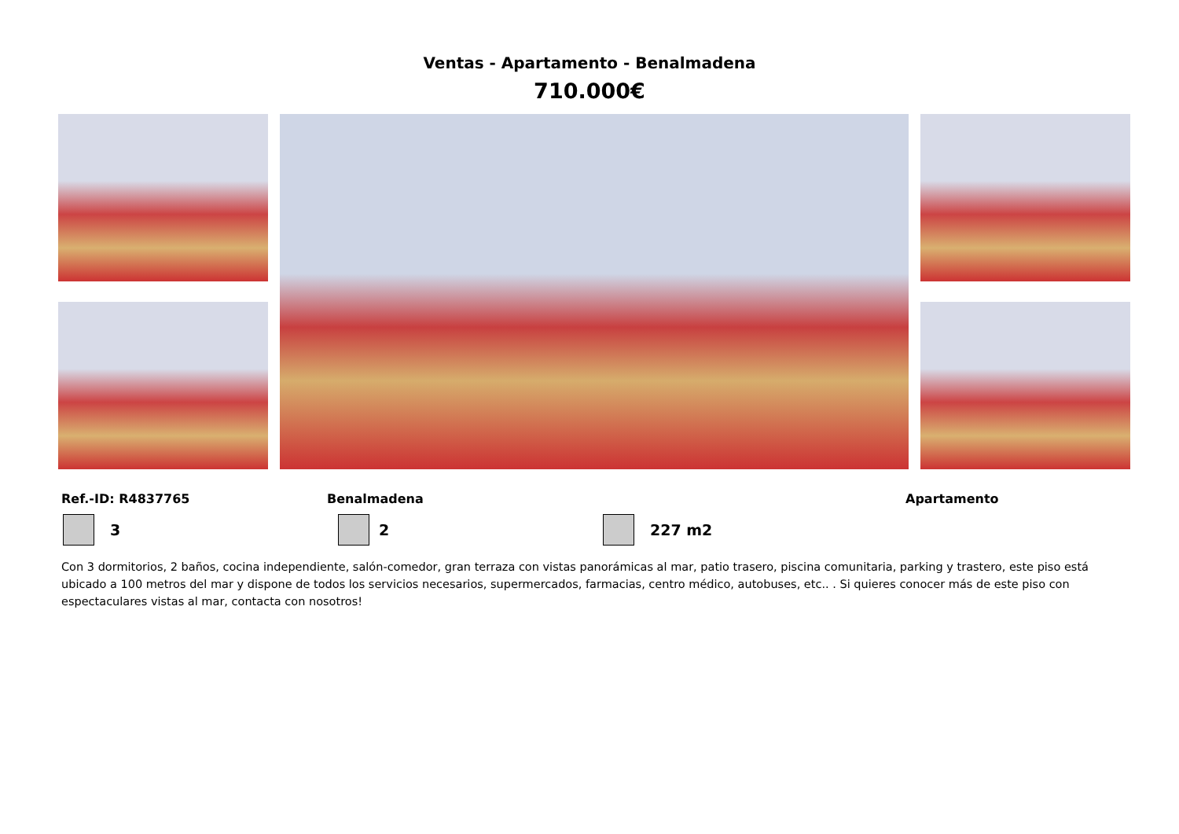Ventas - Apartamento - Benalmadena
710.000€
Ref.-ID: R4837765 Benalmadena Apartamento
3 2 227 m2
Con 3 dormitorios, 2 baños, cocina independiente, salón-comedor, gran terraza con vistas panorámicas al mar, patio trasero, piscina comunitaria, parking y trastero, este piso está ubicado a 100 metros del mar y dispone de todos los servicios necesarios, supermercados, farmacias, centro médico, autobuses, etc.. . Si quieres conocer más de este piso con espectaculares vistas al mar, contacta con nosotros!